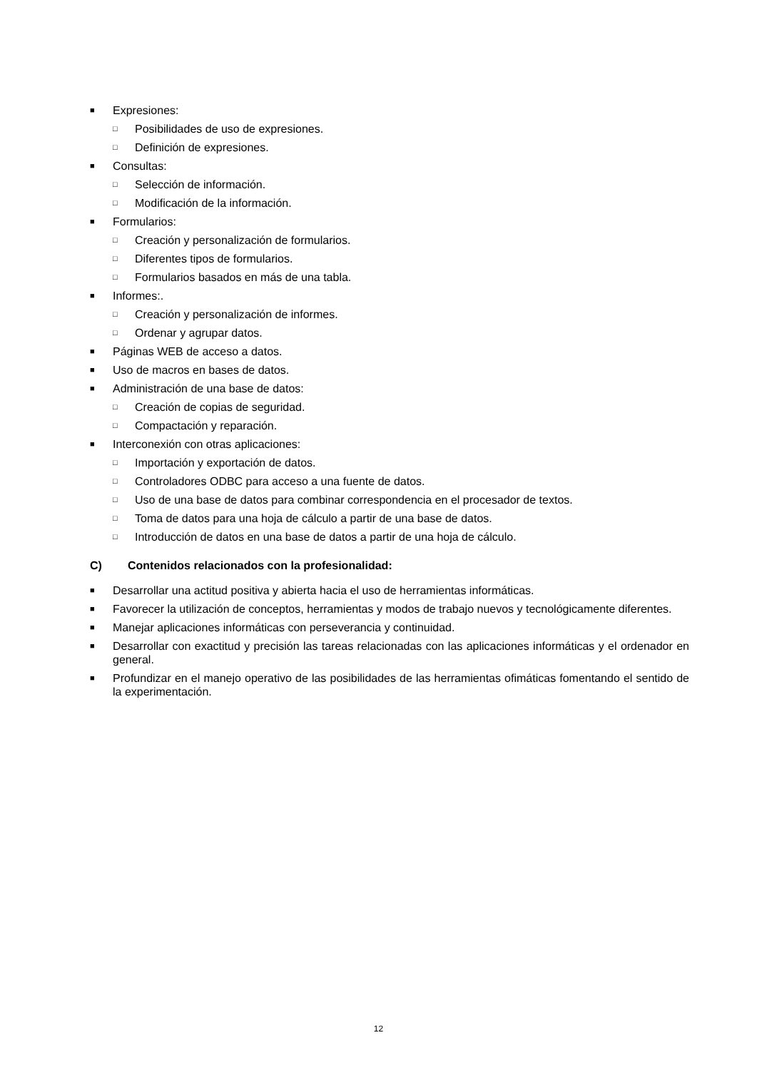■ Expresiones:
□ Posibilidades de uso de expresiones.
□ Definición de expresiones.
■ Consultas:
□ Selección de información.
□ Modificación de la información.
■ Formularios:
□ Creación y personalización de formularios.
□ Diferentes tipos de formularios.
□ Formularios basados en más de una tabla.
■ Informes:.
□ Creación y personalización de informes.
□ Ordenar y agrupar datos.
■ Páginas WEB de acceso a datos.
■ Uso de macros en bases de datos.
■ Administración de una base de datos:
□ Creación de copias de seguridad.
□ Compactación y reparación.
■ Interconexión con otras aplicaciones:
□ Importación y exportación de datos.
□ Controladores ODBC para acceso a una fuente de datos.
□ Uso de una base de datos para combinar correspondencia en el procesador de textos.
□ Toma de datos para una hoja de cálculo a partir de una base de datos.
□ Introducción de datos en una base de datos a partir de una hoja de cálculo.
C) Contenidos relacionados con la profesionalidad:
■ Desarrollar una actitud positiva y abierta hacia el uso de herramientas informáticas.
■ Favorecer la utilización de conceptos, herramientas y modos de trabajo nuevos y tecnológicamente diferentes.
■ Manejar aplicaciones informáticas con perseverancia y continuidad.
■ Desarrollar con exactitud y precisión las tareas relacionadas con las aplicaciones informáticas y el ordenador en general.
■ Profundizar en el manejo operativo de las posibilidades de las herramientas ofimáticas fomentando el sentido de la experimentación.
12